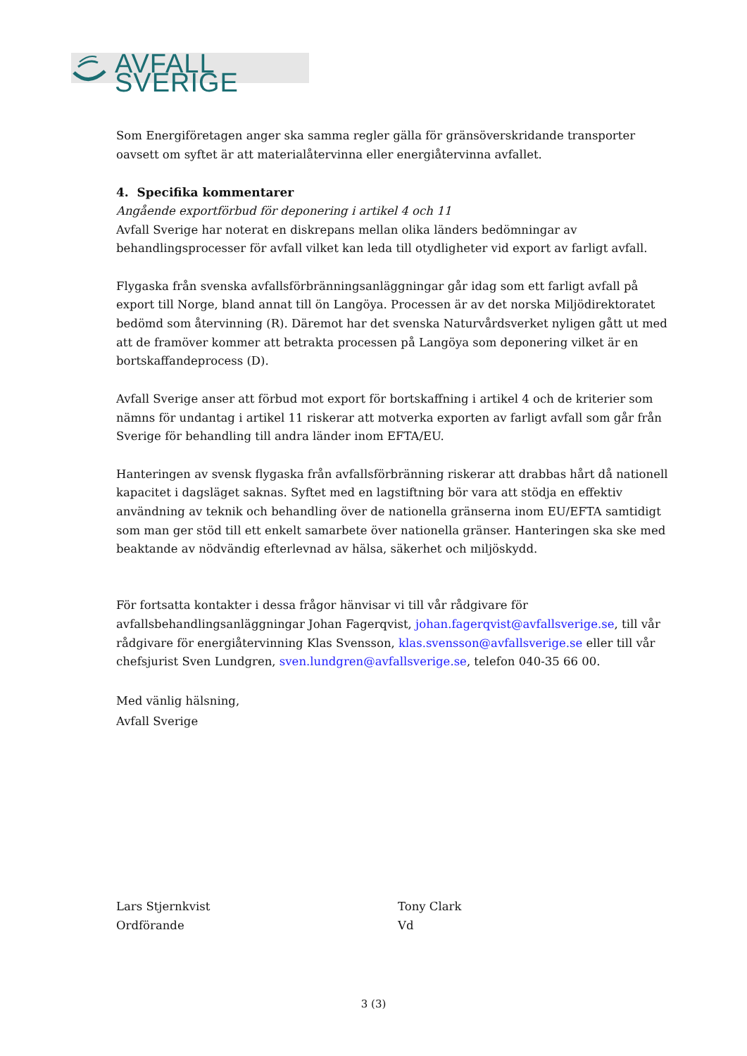AVFALL SVERIGE
Som Energiföretagen anger ska samma regler gälla för gränsöverskridande transporter oavsett om syftet är att materialåtervinna eller energiåtervinna avfallet.
4. Specifika kommentarer
Angående exportförbud för deponering i artikel 4 och 11
Avfall Sverige har noterat en diskrepans mellan olika länders bedömningar av behandlingsprocesser för avfall vilket kan leda till otydligheter vid export av farligt avfall.
Flygaska från svenska avfallsförbränningsanläggningar går idag som ett farligt avfall på export till Norge, bland annat till ön Langöya. Processen är av det norska Miljödirektoratet bedömd som återvinning (R). Däremot har det svenska Naturvårdsverket nyligen gått ut med att de framöver kommer att betrakta processen på Langöya som deponering vilket är en bortskaffandeprocess (D).
Avfall Sverige anser att förbud mot export för bortskaffning i artikel 4 och de kriterier som nämns för undantag i artikel 11 riskerar att motverka exporten av farligt avfall som går från Sverige för behandling till andra länder inom EFTA/EU.
Hanteringen av svensk flygaska från avfallsförbränning riskerar att drabbas hårt då nationell kapacitet i dagsläget saknas. Syftet med en lagstiftning bör vara att stödja en effektiv användning av teknik och behandling över de nationella gränserna inom EU/EFTA samtidigt som man ger stöd till ett enkelt samarbete över nationella gränser. Hanteringen ska ske med beaktande av nödvändig efterlevnad av hälsa, säkerhet och miljöskydd.
För fortsatta kontakter i dessa frågor hänvisar vi till vår rådgivare för avfallsbehandlingsanläggningar Johan Fagerqvist, johan.fagerqvist@avfallsverige.se, till vår rådgivare för energiåtervinning Klas Svensson, klas.svensson@avfallsverige.se eller till vår chefsjurist Sven Lundgren, sven.lundgren@avfallsverige.se, telefon 040-35 66 00.
Med vänlig hälsning,
Avfall Sverige
Lars Stjernkvist
Ordförande
Tony Clark
Vd
3 (3)